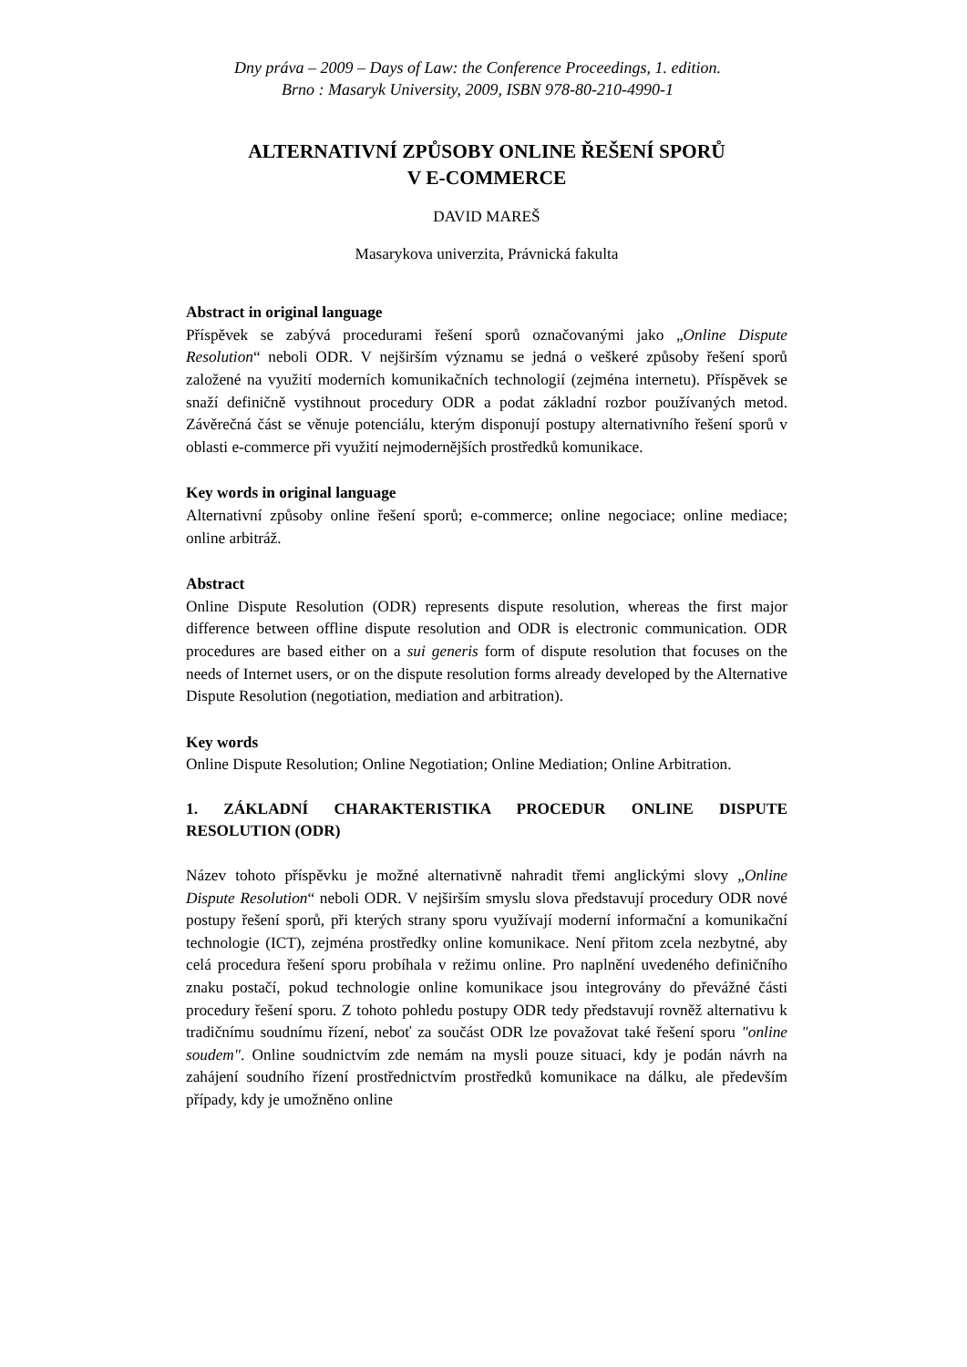Dny práva – 2009 – Days of Law: the Conference Proceedings, 1. edition.
Brno : Masaryk University, 2009, ISBN 978-80-210-4990-1
ALTERNATIVNÍ ZPŮSOBY ONLINE ŘEŠENÍ SPORŮ
V E-COMMERCE
DAVID MAREŠ
Masarykova univerzita, Právnická fakulta
Abstract in original language
Příspěvek se zabývá procedurami řešení sporů označovanými jako „Online Dispute Resolution“ neboli ODR. V nejširším významu se jedná o veškeré způsoby řešení sporů založené na využití moderních komunikačních technologií (zejména internetu). Příspěvek se snaží definičně vystihnout procedury ODR a podat základní rozbor používaných metod. Závěrečná část se věnuje potenciálu, kterým disponují postupy alternativního řešení sporů v oblasti e-commerce při využití nejmodernějších prostředků komunikace.
Key words in original language
Alternativní způsoby online řešení sporů; e-commerce; online negociace; online mediace; online arbitráž.
Abstract
Online Dispute Resolution (ODR) represents dispute resolution, whereas the first major difference between offline dispute resolution and ODR is electronic communication. ODR procedures are based either on a sui generis form of dispute resolution that focuses on the needs of Internet users, or on the dispute resolution forms already developed by the Alternative Dispute Resolution (negotiation, mediation and arbitration).
Key words
Online Dispute Resolution; Online Negotiation; Online Mediation; Online Arbitration.
1. ZÁKLADNÍ CHARAKTERISTIKA PROCEDUR ONLINE DISPUTE RESOLUTION (ODR)
Název tohoto příspěvku je možné alternativně nahradit třemi anglickými slovy „Online Dispute Resolution“ neboli ODR. V nejširším smyslu slova představují procedury ODR nové postupy řešení sporů, při kterých strany sporu využívají moderní informační a komunikační technologie (ICT), zejména prostředky online komunikace. Není přitom zcela nezbytné, aby celá procedura řešení sporu probíhala v režimu online. Pro naplnění uvedeného definičního znaku postačí, pokud technologie online komunikace jsou integrovány do převážné části procedury řešení sporu. Z tohoto pohledu postupy ODR tedy představují rovněž alternativu k tradičnímu soudnímu řízení, neboť za součást ODR lze považovat také řešení sporu "online soudem". Online soudnictvím zde nemám na mysli pouze situaci, kdy je podán návrh na zahájení soudního řízení prostřednictvím prostředků komunikace na dálku, ale především případy, kdy je umožněno online